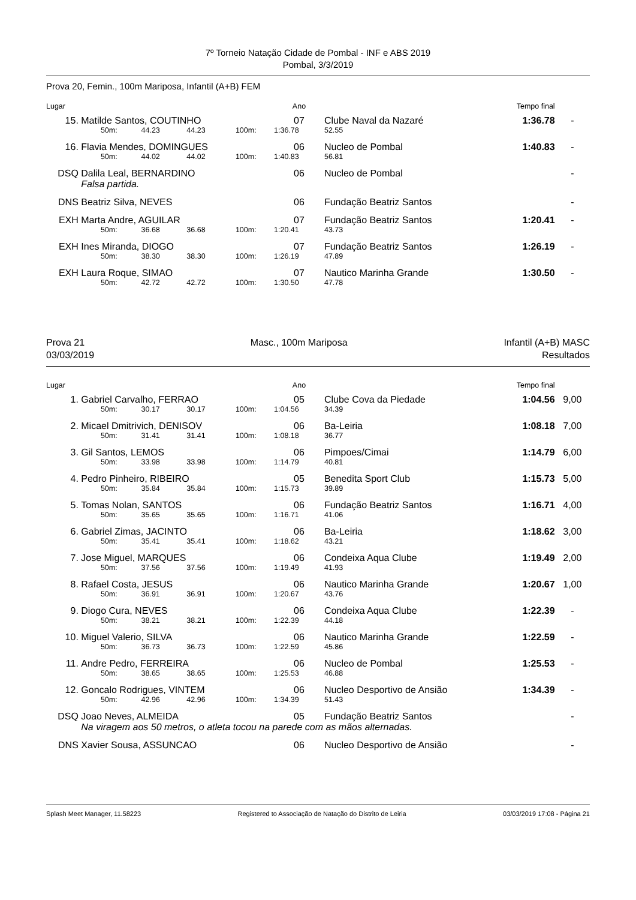7º Torneio Natação Cidade de Pombal - INF e ABS 2019
Pombal, 3/3/2019
Prova 20, Femin., 100m Mariposa, Infantil (A+B) FEM
| Lugar | | | | | | Ano | | Tempo final | |
| 15. | Matilde Santos, COUTINHO | | | | | 07 | Clube Naval da Nazaré | 1:36.78 | - |
| | | 50m: | 44.23 | 44.23 | 100m: | 1:36.78 | 52.55 | | |
| 16. | Flavia Mendes, DOMINGUES | | | | | 06 | Nucleo de Pombal | 1:40.83 | - |
| | | 50m: | 44.02 | 44.02 | 100m: | 1:40.83 | 56.81 | | |
| DSQ | Dalila Leal, BERNARDINO | | | | | 06 | Nucleo de Pombal | | - |
| | Falsa partida. | | | | | | | | |
| DNS | Beatriz Silva, NEVES | | | | | 06 | Fundação Beatriz Santos | | - |
| EXH | Marta Andre, AGUILAR | | | | | 07 | Fundação Beatriz Santos | 1:20.41 | - |
| | | 50m: | 36.68 | 36.68 | 100m: | 1:20.41 | 43.73 | | |
| EXH | Ines Miranda, DIOGO | | | | | 07 | Fundação Beatriz Santos | 1:26.19 | - |
| | | 50m: | 38.30 | 38.30 | 100m: | 1:26.19 | 47.89 | | |
| EXH | Laura Roque, SIMAO | | | | | 07 | Nautico Marinha Grande | 1:30.50 | - |
| | | 50m: | 42.72 | 42.72 | 100m: | 1:30.50 | 47.78 | | |
Prova 21
03/03/2019
Masc., 100m Mariposa Infantil (A+B) MASC
Resultados
| Lugar | | | | | | Ano | | Tempo final | |
| 1. | Gabriel Carvalho, FERRAO | | | | | 05 | Clube Cova da Piedade | 1:04.56 | 9,00 |
| | | 50m: | 30.17 | 30.17 | 100m: | 1:04.56 | 34.39 | | |
| 2. | Micael Dmitrivich, DENISOV | | | | | 06 | Ba-Leiria | 1:08.18 | 7,00 |
| | | 50m: | 31.41 | 31.41 | 100m: | 1:08.18 | 36.77 | | |
| 3. | Gil Santos, LEMOS | | | | | 06 | Pimpoes/Cimai | 1:14.79 | 6,00 |
| | | 50m: | 33.98 | 33.98 | 100m: | 1:14.79 | 40.81 | | |
| 4. | Pedro Pinheiro, RIBEIRO | | | | | 05 | Benedita Sport Club | 1:15.73 | 5,00 |
| | | 50m: | 35.84 | 35.84 | 100m: | 1:15.73 | 39.89 | | |
| 5. | Tomas Nolan, SANTOS | | | | | 06 | Fundação Beatriz Santos | 1:16.71 | 4,00 |
| | | 50m: | 35.65 | 35.65 | 100m: | 1:16.71 | 41.06 | | |
| 6. | Gabriel Zimas, JACINTO | | | | | 06 | Ba-Leiria | 1:18.62 | 3,00 |
| | | 50m: | 35.41 | 35.41 | 100m: | 1:18.62 | 43.21 | | |
| 7. | Jose Miguel, MARQUES | | | | | 06 | Condeixa Aqua Clube | 1:19.49 | 2,00 |
| | | 50m: | 37.56 | 37.56 | 100m: | 1:19.49 | 41.93 | | |
| 8. | Rafael Costa, JESUS | | | | | 06 | Nautico Marinha Grande | 1:20.67 | 1,00 |
| | | 50m: | 36.91 | 36.91 | 100m: | 1:20.67 | 43.76 | | |
| 9. | Diogo Cura, NEVES | | | | | 06 | Condeixa Aqua Clube | 1:22.39 | - |
| | | 50m: | 38.21 | 38.21 | 100m: | 1:22.39 | 44.18 | | |
| 10. | Miguel Valerio, SILVA | | | | | 06 | Nautico Marinha Grande | 1:22.59 | - |
| | | 50m: | 36.73 | 36.73 | 100m: | 1:22.59 | 45.86 | | |
| 11. | Andre Pedro, FERREIRA | | | | | 06 | Nucleo de Pombal | 1:25.53 | - |
| | | 50m: | 38.65 | 38.65 | 100m: | 1:25.53 | 46.88 | | |
| 12. | Goncalo Rodrigues, VINTEM | | | | | 06 | Nucleo Desportivo de Ansião | 1:34.39 | - |
| | | 50m: | 42.96 | 42.96 | 100m: | 1:34.39 | 51.43 | | |
| DSQ | Joao Neves, ALMEIDA | | | | | 05 | Fundação Beatriz Santos | | - |
| | Na viragem aos 50 metros, o atleta tocou na parede com as mãos alternadas. | | | | | | | | |
| DNS | Xavier Sousa, ASSUNCAO | | | | | 06 | Nucleo Desportivo de Ansião | | - |
Splash Meet Manager, 11.58223 Registered to Associação de Natação do Distrito de Leiria 03/03/2019 17:08 - Página 21